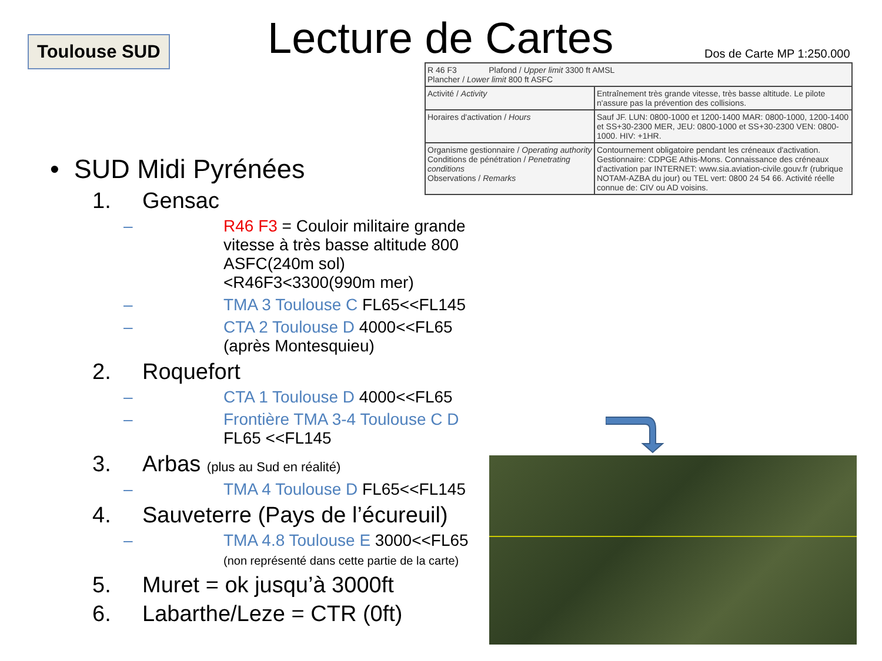Toulouse SUD Lecture de Cartes Dos de Carte MP 1:250.000
| R 46 F3 Plafond / Upper limit 3300 ft AMSL Plancher / Lower limit 800 ft ASFC | |
| Activité / Activity | Entraînement très grande vitesse, très basse altitude. Le pilote n'assure pas la prévention des collisions. |
| Horaires d'activation / Hours | Sauf JF. LUN: 0800-1000 et 1200-1400 MAR: 0800-1000, 1200-1400 et SS+30-2300 MER, JEU: 0800-1000 et SS+30-2300 VEN: 0800-1000. HIV: +1HR. |
| Organisme gestionnaire / Operating authority Conditions de pénétration / Penetrating conditions Observations / Remarks | Contournement obligatoire pendant les créneaux d'activation. Gestionnaire: CDPGE Athis-Mons. Connaissance des créneaux d'activation par INTERNET: www.sia.aviation-civile.gouv.fr (rubrique NOTAM-AZBA du jour) ou TEL vert: 0800 24 54 66. Activité réelle connue de: CIV ou AD voisins. |
• SUD Midi Pyrénées
1. Gensac
– R46 F3 = Couloir militaire grande vitesse à très basse altitude 800 ASFC(240m sol)<R46F3<3300(990m mer)
– TMA 3 Toulouse C FL65<<FL145
– CTA 2 Toulouse D 4000<<FL65 (après Montesquieu)
2. Roquefort
– CTA 1 Toulouse D 4000<<FL65
– Frontière TMA 3-4 Toulouse C D FL65 <<FL145
3. Arbas (plus au Sud en réalité)
– TMA 4 Toulouse D FL65<<FL145
4. Sauveterre (Pays de l’écureuil)
– TMA 4.8 Toulouse E 3000<<FL65
(non représenté dans cette partie de la carte)
5. Muret = ok jusqu’à 3000ft
6. Labarthe/Leze = CTR (0ft)